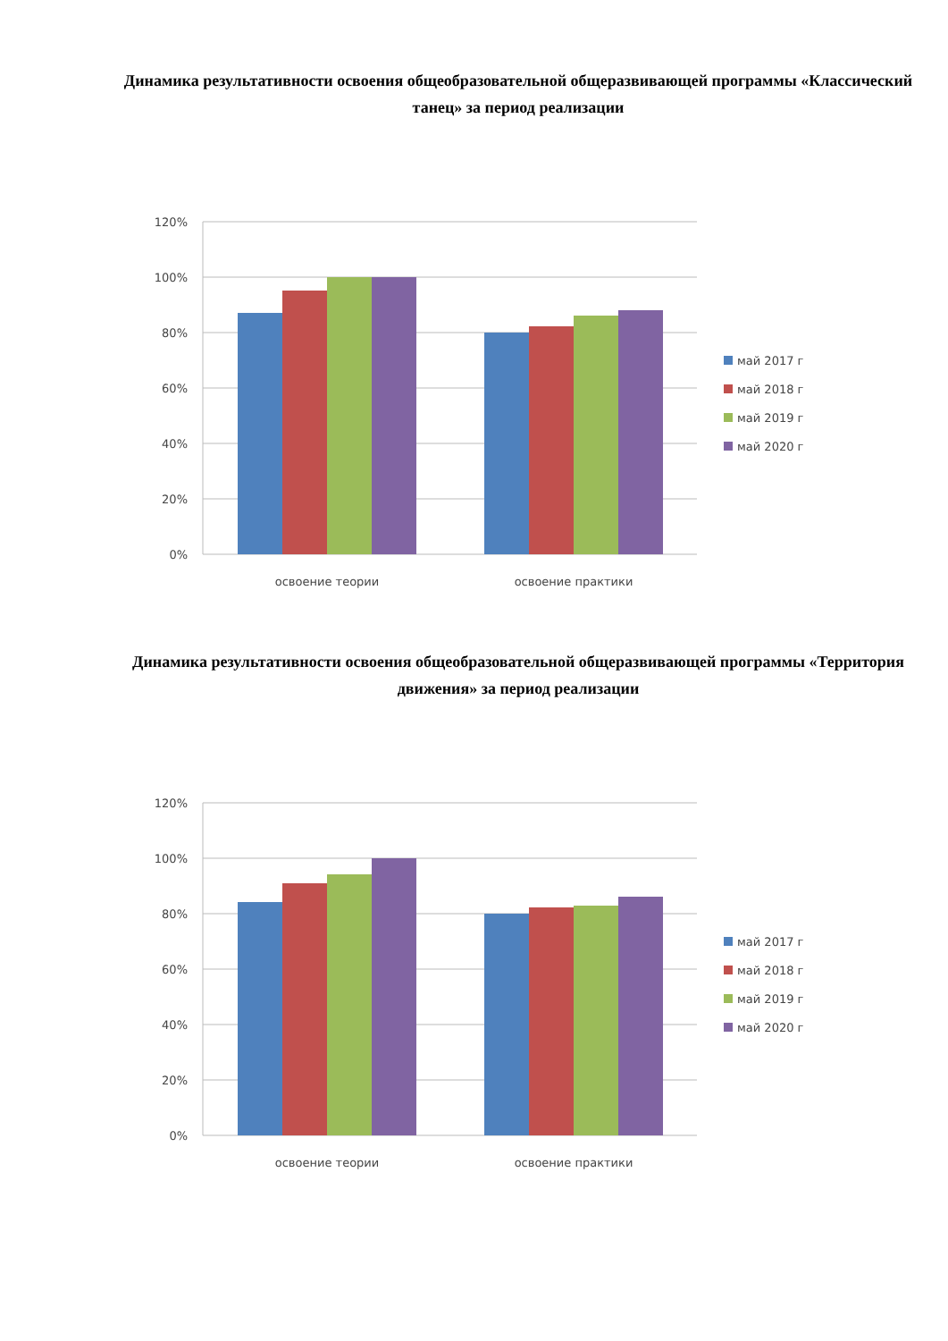Динамика результативности освоения общеобразовательной общеразвивающей программы «Классический танец» за период реализации
120%
100%
80%
60%
40%
20%
0%
освоение теории
освоение практики
май 2017 г
май 2018 г
май 2019 г
май 2020 г
Динамика результативности освоения общеобразовательной общеразвивающей программы «Территория движения» за период реализации
120%
100%
80%
60%
40%
20%
0%
освоение теории
освоение практики
май 2017 г
май 2018 г
май 2019 г
май 2020 г